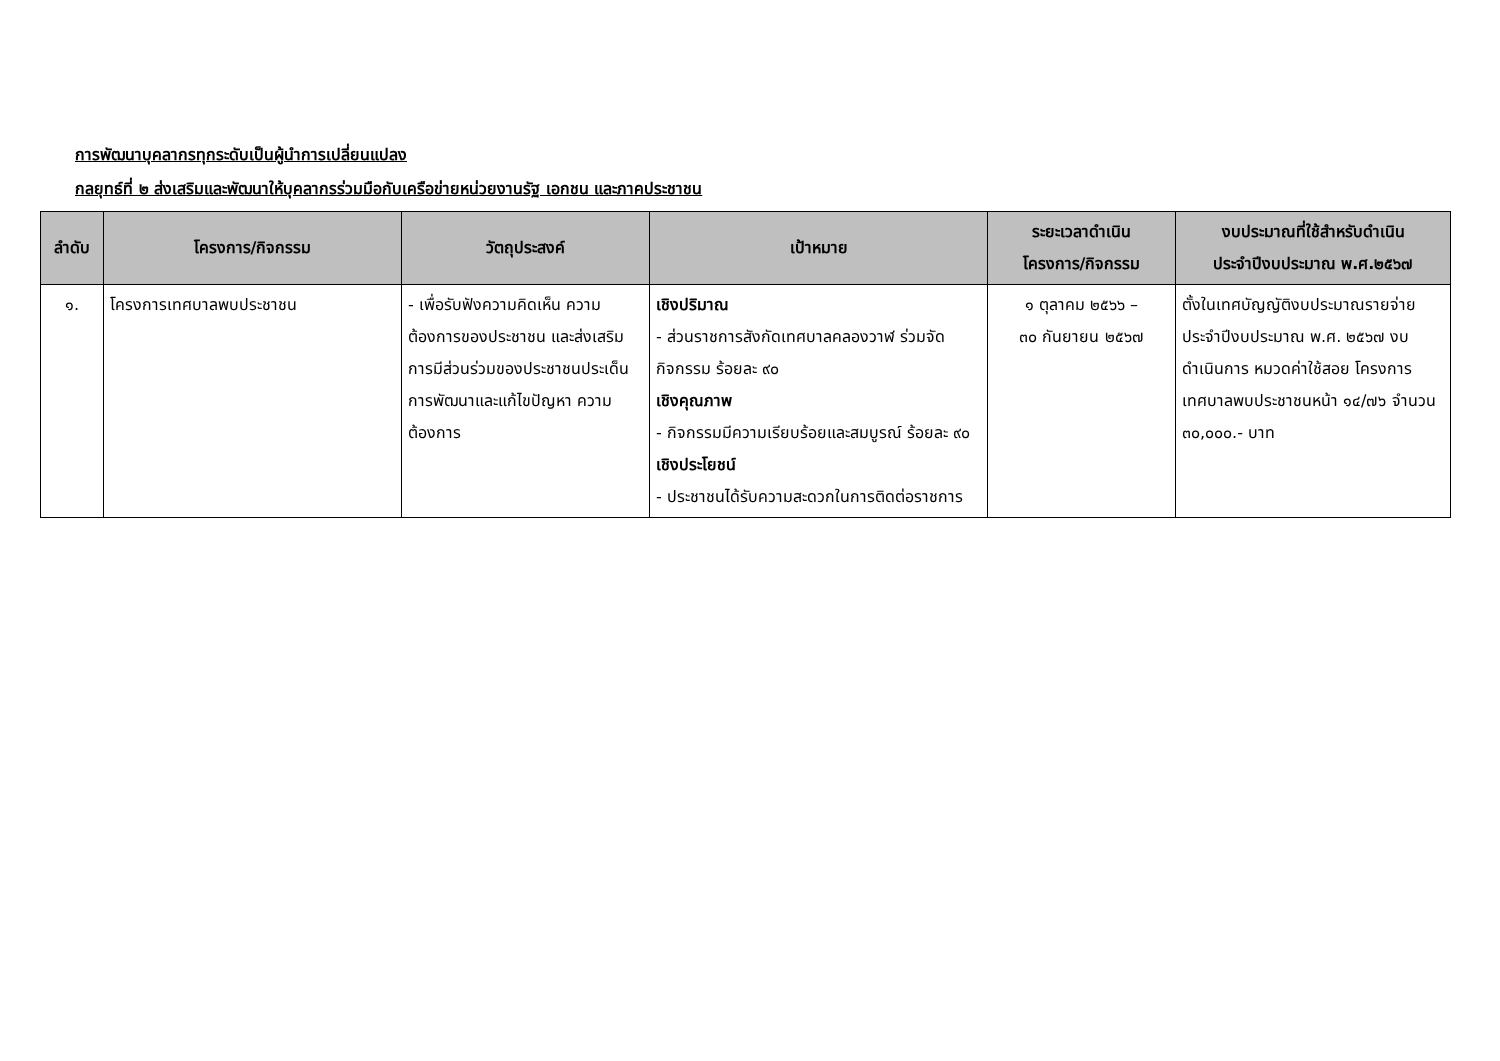การพัฒนาบุคลากรทุกระดับเป็นผู้นำการเปลี่ยนแปลง
กลยุทธ์ที่ ๒ ส่งเสริมและพัฒนาให้บุคลากรร่วมมือกับเครือข่ายหน่วยงานรัฐ เอกชน และภาคประชาชน
| ลำดับ | โครงการ/กิจกรรม | วัตถุประสงค์ | เป้าหมาย | ระยะเวลาดำเนิน โครงการ/กิจกรรม | งบประมาณที่ใช้สำหรับดำเนิน ประจำปีงบประมาณ พ.ศ.๒๕๖๗ |
| --- | --- | --- | --- | --- | --- |
| ๑. | โครงการเทศบาลพบประชาชน | - เพื่อรับฟังความคิดเห็น ความต้องการของประชาชน และส่งเสริมการมีส่วนร่วมของประชาชนประเด็นการพัฒนาและแก้ไขปัญหา ความต้องการ | เชิงปริมาณ - ส่วนราชการสังกัดเทศบาลคลองวาฬ ร่วมจัดกิจกรรม ร้อยละ ๙๐ เชิงคุณภาพ - กิจกรรมมีความเรียบร้อยและสมบูรณ์ ร้อยละ ๙๐ เชิงประโยชน์ - ประชาชนได้รับความสะดวกในการติดต่อราชการ | ๑ ตุลาคม ๒๕๖๖ – ๓๐ กันยายน ๒๕๖๗ | ตั้งในเทศบัญญัติงบประมาณรายจ่ายประจำปีงบประมาณ พ.ศ. ๒๕๖๗ งบดำเนินการ หมวดค่าใช้สอย โครงการเทศบาลพบประชาชนหน้า ๑๔/๗๖ จำนวน ๓๐,๐๐๐.- บาท |